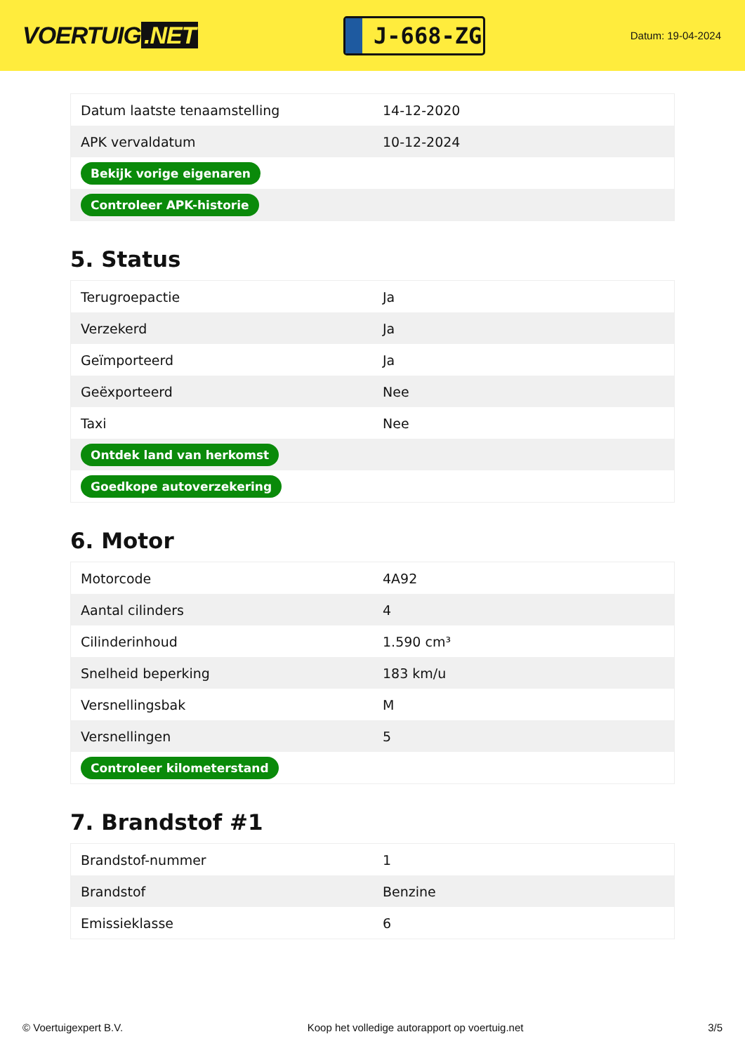VOERTUIG.NET
J-668-ZG
Datum: 19-04-2024
| Datum laatste tenaamstelling | 14-12-2020 |
| APK vervaldatum | 10-12-2024 |
| Bekijk vorige eigenaren | |
| Controleer APK-historie | |
5. Status
| Terugroepactie | Ja |
| Verzekerd | Ja |
| Geïmporteerd | Ja |
| Geëxporteerd | Nee |
| Taxi | Nee |
| Ontdek land van herkomst | |
| Goedkope autoverzekering | |
6. Motor
| Motorcode | 4A92 |
| Aantal cilinders | 4 |
| Cilinderinhoud | 1.590 cm³ |
| Snelheid beperking | 183 km/u |
| Versnellingsbak | M |
| Versnellingen | 5 |
| Controleer kilometerstand | |
7. Brandstof #1
| Brandstof-nummer | 1 |
| Brandstof | Benzine |
| Emissieklasse | 6 |
© Voertuigexpert B.V. Koop het volledige autorapport op voertuig.net 3/5